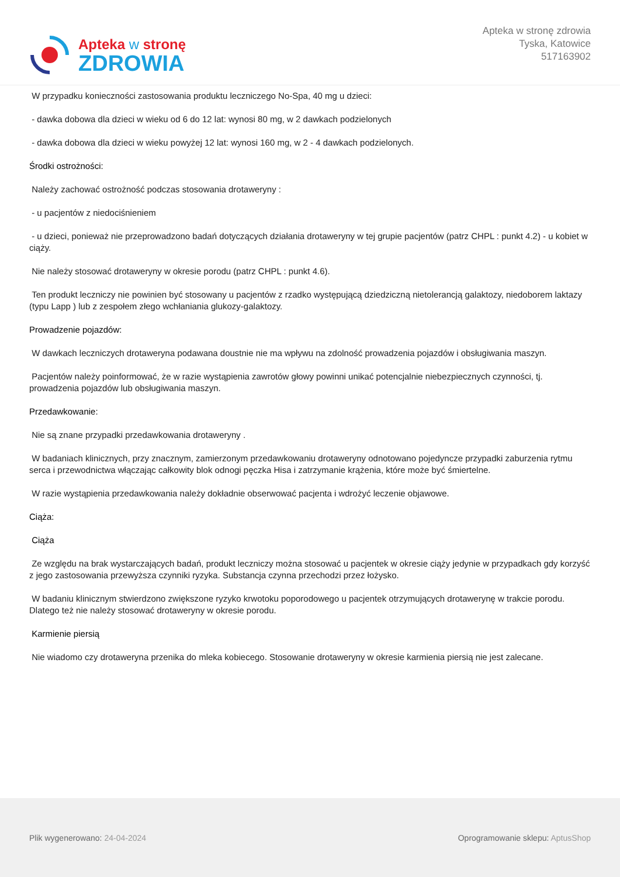Apteka w stronę
ZDROWIA
Apteka w stronę zdrowia
Tyska, Katowice
517163902
W przypadku konieczności zastosowania produktu leczniczego No-Spa, 40 mg u dzieci:
- dawka dobowa dla dzieci w wieku od 6 do 12 lat: wynosi 80 mg, w 2 dawkach podzielonych
- dawka dobowa dla dzieci w wieku powyżej 12 lat: wynosi 160 mg, w 2 - 4 dawkach podzielonych.
Środki ostrożności:
Należy zachować ostrożność podczas stosowania drotaweryny :
- u pacjentów z niedociśnieniem
- u dzieci, ponieważ nie przeprowadzono badań dotyczących działania drotaweryny w tej grupie pacjentów (patrz CHPL : punkt 4.2) - u kobiet w ciąży.
Nie należy stosować drotaweryny w okresie porodu (patrz CHPL : punkt 4.6).
Ten produkt leczniczy nie powinien być stosowany u pacjentów z rzadko występującą dziedziczną nietolerancją galaktozy, niedoborem laktazy (typu Lapp ) lub z zespołem złego wchłaniania glukozy-galaktozy.
Prowadzenie pojazdów:
W dawkach leczniczych drotaweryna podawana doustnie nie ma wpływu na zdolność prowadzenia pojazdów i obsługiwania maszyn.
Pacjentów należy poinformować, że w razie wystąpienia zawrotów głowy powinni unikać potencjalnie niebezpiecznych czynności, tj. prowadzenia pojazdów lub obsługiwania maszyn.
Przedawkowanie:
Nie są znane przypadki przedawkowania drotaweryny .
W badaniach klinicznych, przy znacznym, zamierzonym przedawkowaniu drotaweryny odnotowano pojedyncze przypadki zaburzenia rytmu serca i przewodnictwa włączając całkowity blok odnogi pęczka Hisa i zatrzymanie krążenia, które może być śmiertelne.
W razie wystąpienia przedawkowania należy dokładnie obserwować pacjenta i wdrożyć leczenie objawowe.
Ciąża:
Ciąża
Ze względu na brak wystarczających badań, produkt leczniczy można stosować u pacjentek w okresie ciąży jedynie w przypadkach gdy korzyść z jego zastosowania przewyższa czynniki ryzyka. Substancja czynna przechodzi przez łożysko.
W badaniu klinicznym stwierdzono zwiększone ryzyko krwotoku poporodowego u pacjentek otrzymujących drotawerynę w trakcie porodu. Dlatego też nie należy stosować drotaweryny w okresie porodu.
Karmienie piersią
Nie wiadomo czy drotaweryna przenika do mleka kobiecego. Stosowanie drotaweryny w okresie karmienia piersią nie jest zalecane.
Plik wygenerowano: 24-04-2024
Oprogramowanie sklepu: AptusShop